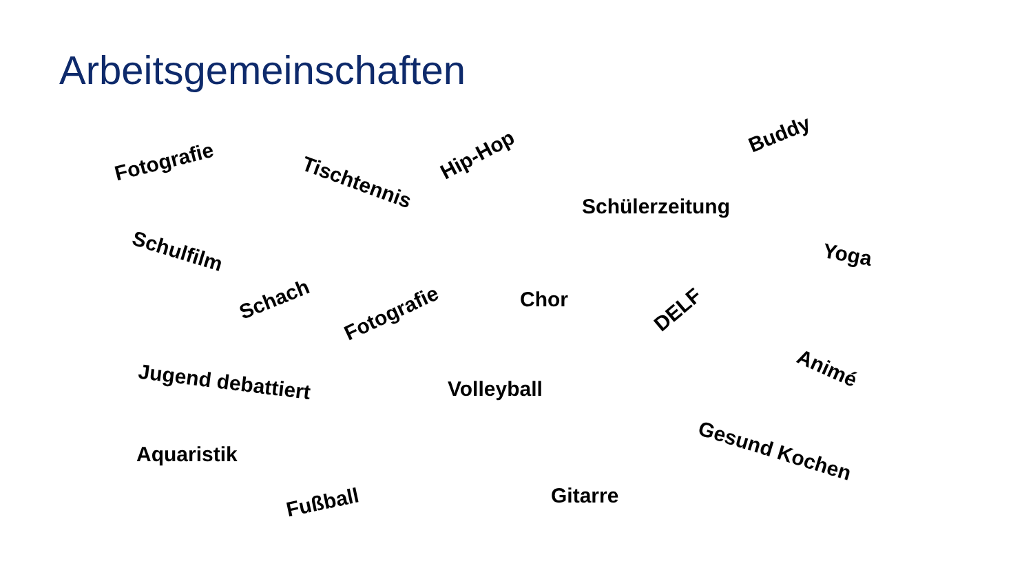Arbeitsgemeinschaften
Fotografie
Tischtennis
Hip-Hop
Buddy
Schülerzeitung
Schulfilm Yoga
Schach
Fotografie
Chor DELF
Animé
Jugend debattiert Volleyball
Gesund Kochen Aquaristik
Fußball Gitarre